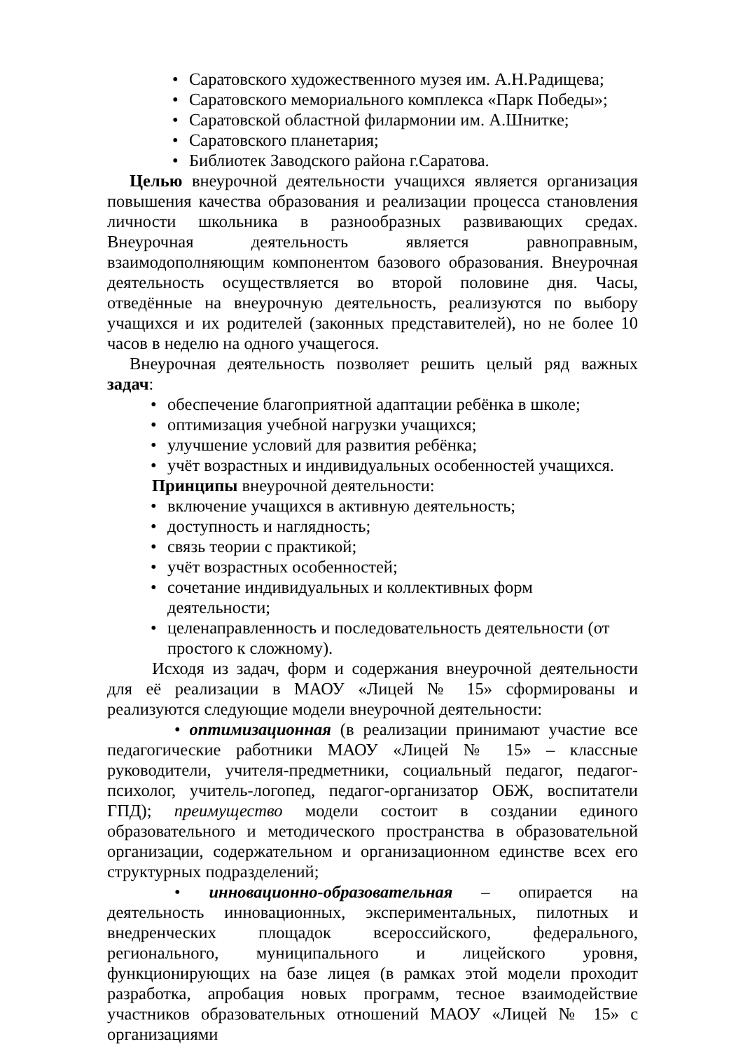• Саратовского художественного музея им. А.Н.Радищева;
• Саратовского мемориального комплекса «Парк Победы»;
• Саратовской областной филармонии им. А.Шнитке;
• Саратовского планетария;
• Библиотек Заводского района г.Саратова.
Целью внеурочной деятельности учащихся является организация повышения качества образования и реализации процесса становления личности школьника в разнообразных развивающих средах. Внеурочная деятельность является равноправным, взаимодополняющим компонентом базового образования. Внеурочная деятельность осуществляется во второй половине дня. Часы, отведённые на внеурочную деятельность, реализуются по выбору учащихся и их родителей (законных представителей), но не более 10 часов в неделю на одного учащегося.
Внеурочная деятельность позволяет решить целый ряд важных задач:
• обеспечение благоприятной адаптации ребёнка в школе;
• оптимизация учебной нагрузки учащихся;
• улучшение условий для развития ребёнка;
• учёт возрастных и индивидуальных особенностей учащихся.
Принципы внеурочной деятельности:
• включение учащихся в активную деятельность;
• доступность и наглядность;
• связь теории с практикой;
• учёт возрастных особенностей;
• сочетание индивидуальных и коллективных форм деятельности;
• целенаправленность и последовательность деятельности (от простого к сложному).
Исходя из задач, форм и содержания внеурочной деятельности для её реализации в МАОУ «Лицей № 15» сформированы и реализуются следующие модели внеурочной деятельности:
• оптимизационная (в реализации принимают участие все педагогические работники МАОУ «Лицей № 15» – классные руководители, учителя-предметники, социальный педагог, педагог-психолог, учитель-логопед, педагог-организатор ОБЖ, воспитатели ГПД); преимущество модели состоит в создании единого образовательного и методического пространства в образовательной организации, содержательном и организационном единстве всех его структурных подразделений;
• инновационно-образовательная – опирается на деятельность инновационных, экспериментальных, пилотных и внедренческих площадок всероссийского, федерального, регионального, муниципального и лицейского уровня, функционирующих на базе лицея (в рамках этой модели проходит разработка, апробация новых программ, тесное взаимодействие участников образовательных отношений МАОУ «Лицей № 15» с организациями